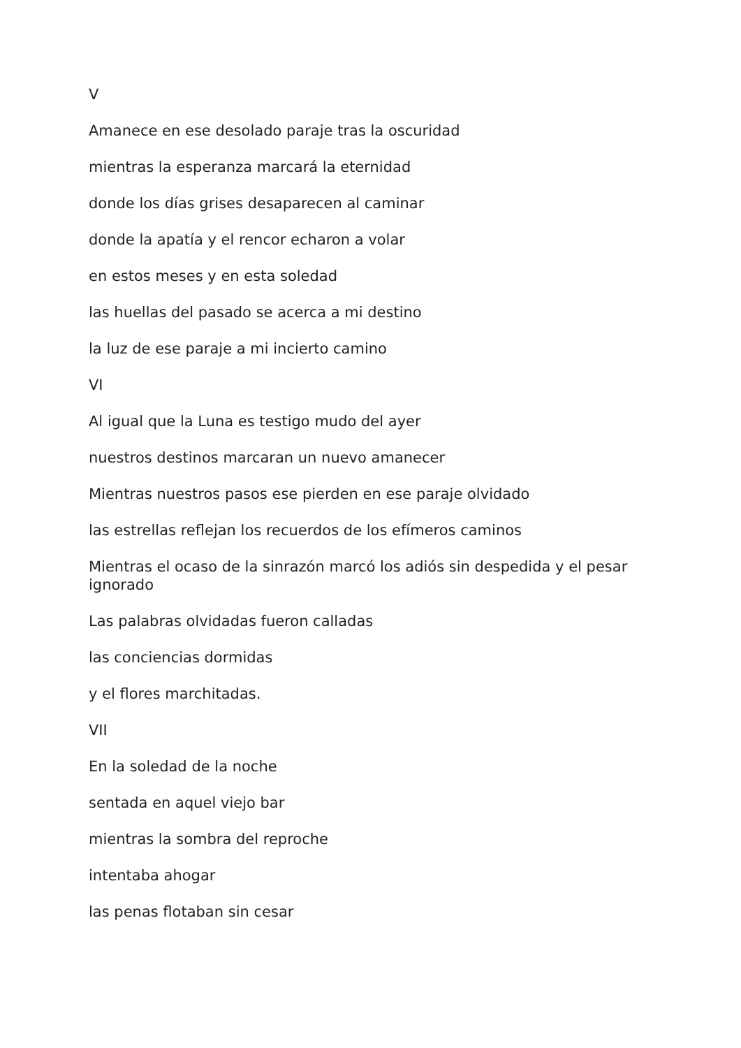V
Amanece en ese desolado paraje tras la oscuridad
mientras la esperanza marcará la eternidad
donde los días grises desaparecen al caminar
donde la apatía y el rencor echaron a volar
en estos meses y en esta soledad
las huellas del pasado se acerca a mi destino
la luz de ese paraje a mi incierto camino
VI
Al igual que la Luna es testigo mudo del ayer
nuestros destinos marcaran un nuevo amanecer
Mientras nuestros pasos ese pierden en ese paraje olvidado
las estrellas reflejan los recuerdos de los efímeros caminos
Mientras el ocaso de la sinrazón marcó los adiós sin despedida y el pesar ignorado
Las palabras olvidadas fueron calladas
las conciencias dormidas
y el flores marchitadas.
VII
En la soledad de la noche
sentada en aquel viejo bar
mientras la sombra del reproche
intentaba ahogar
las penas flotaban sin cesar